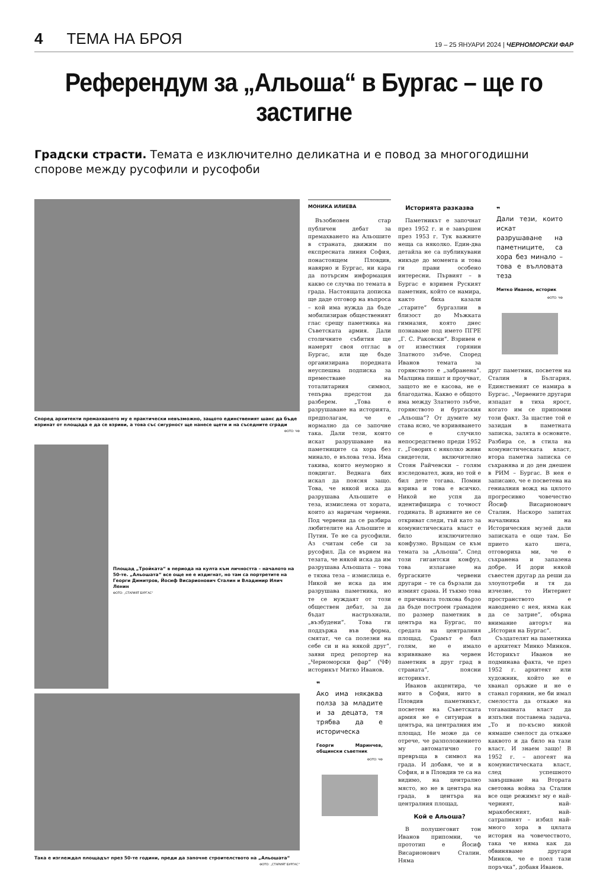4 ТЕМА НА БРОЯ
19 – 25 ЯНУАРИ 2024 | ЧЕРНОМОРСКИ ФАР
Референдум за „Альоша“ в Бургас – ще го застигне
Градски страсти. Темата е изключително деликатна и е повод за многогодишни спорове между русофили и русофоби
Според архитекти премахването му е практически невъзможно, защото единственият шанс да бъде изринат от площада е да се взриви, а това със сигурност ще нанесе щети и на съседните сгради
ФОТО: ЧФ
Площад „Тройката“ в периода на култа към личността – началото на 50-те. „Альошата“ все още не е издигнат, но там са портретите на Георги Димитров, Йосиф Висарионович Сталин и Владимир Илич Ленин
ФОТО: „СТАРИЯТ БУРГАС“
Така е изглеждал площадът през 50-те години, преди да започне строителството на „Альошата“
ФОТО: „СТАРИЯТ БУРГАС“
МОНИКА ИЛИЕВА
Възобновен стар публичен дебат за премахването на Альошите в страната, движим по експресната линия София, понастоящем Пловдив, навярно и Бургас, ни кара да потърсим информация какво се случва по темата в града. Настоящата дописка ще даде отговор на въпроса – кой има нужда да бъде мобилизиран общественият глас срещу паметника на Съветската армия. Дали столичните събития ще намерят своя отглас в Бургас, или ще бъде организирана поредната неуспешна подписка за преместване на тоталитарния символ, тепърва предстои да разберем. „Това е разрушаване на историята, предполагам, че е нормално да се започне така. Дали тези, които искат разрушаване на паметниците са хора без минало, е вълова теза. Има такива, които неуморно я повдигат. Веднага бих искал да поясня защо. Това, че някой иска да разрушава Альошите е теза, измислена от хората, които аз наричам червени. Под червени да се разбира любителите на Альошите и Путин. Те не са русофили. Аз считам себе си за русофил. Да се върнем на тезата, че някой иска да им разрушава Альошата – това е тяхна теза – измислица е. Никой не иска да им разрушава паметника, но те се нуждаят от този обществен дебат, за да бъдат настръхнали, „възбудени“. Това ги поддържа във форма, смятат, че са полезни на себе си и на някой друг“, заяви пред репортер на „Черноморски фар“ (ЧФ) историкът Митко Иванов.
❞
Ако има някаква полза за младите и за децата, тя трябва да е историческа
Георги Маринчев, общински съветник
ФОТО: ЧФ
Историята разказва
Паметникът е започнат през 1952 г. и е завършен през 1953 г. Тук важните неща са няколко. Един-два детайла не са публикувани никъде до момента и това ги прави особено интересни. Първият – в Бургас е взривен Руският паметник, който се намира, както биха казали „старите“ бургазлии в близост до Мъжката гимназия, която днес познаваме под името ПГРЕ „Г. С. Раковски“. Взривен е от известния горянин Златното зъбче. Според Иванов темата за горянството е „забранена“. Малцина пишат и проучват, защото не е касова, не е благодатна. Какво е общото има между Златното зъбче, горянството и бургаския „Альоша“? От думите му става ясно, че взривяването се е случило непосредствено преди 1952 г. „Говорих с няколко живи свидетели, включително Стоян Райчевски – голям изследовател, жив, но той е бил дете тогава. Помни взрива и това е всичко. Никой не успя да идентифицира с точност годината. В архивите не се откриват следи, тъй като за комунистическата власт е било изключително конфузно. Връщам се към темата за „Альоша“. След този гигантски конфуз, това излагане на бургаските червени другари – те са бързали да измият срама. И тъкмо това е причината толкова бързо да бъде построен грамаден по размер паметник в центъра на Бургас, по средата на централния площад. Срамът е бил голям, не е имало взривяване на червен паметник в друг град в страната“, поясни историкът.
Иванов акцентира, че нито в София, нито в Пловдив паметникът, посветен на Съветската армия не е ситуиран в центъра, на централния им площад. Не може да се отрече, че разположението му автоматично го превръща в символ на града. И добавя, че и в София, и в Пловдив те са на видимо, на централно място, но не в центъра на града, в центъра на централния площад.
Кой е Альоша?
В полушеговит тон Иванов припомни, че прототип е Йосиф Висарионович Сталин. Няма
❞
Дали тези, които искат разрушаване на паметниците, са хора без минало – това е вълловата теза
Митко Иванов, историк
ФОТО: ЧФ
друг паметник, посветен на Сталин в България. Единственият се намира в Бургас. „Червените другари изпадат в тиха ярост, когато им се припомни този факт. За щастие той е зазидан в паметната записка, залята в основите. Разбира се, в стила на комунистическата власт, втора паметна записка се съхранява и до ден днешен в РИМ – Бургас. В нея е записано, че е посветена на гениалния вожд на цялото прогресивно човечество Йосиф Висарионович Сталин. Наскоро запитах началника на Историческия музей дали записката е още там. Бе прието като шега, отговориха ми, че е съхранена и запазена добре. И дори някой съвестен другар да реши да злоупотреби и тя да изчезне, то Интернет пространството е наводнено с нея, няма как да се затрие“, обърна внимание авторът на „История на Бургас“.
Създателят на паметника е архитект Минко Минков. Историкът Иванов не подминава факта, че през 1952 г. архитект или художник, който не е хванал оръжие и не е станал горянин, не би имал смелостта да откаже на тогавашната власт да изпълни поставена задача. „То и по-късно никой нямаше смелост да откаже каквото и да било на тази власт. И знаем защо! В 1952 г. – апогеят на комунистическата власт, след успешното завършване на Втората световна война за Сталин все още режимът му е най-черният, най-мракобесният, най-сатрапният – избил най-много хора в цялата история на човечеството, така че няма как да обвиняваме другаря Минков, че е поел тази поръчка“, добавя Иванов.